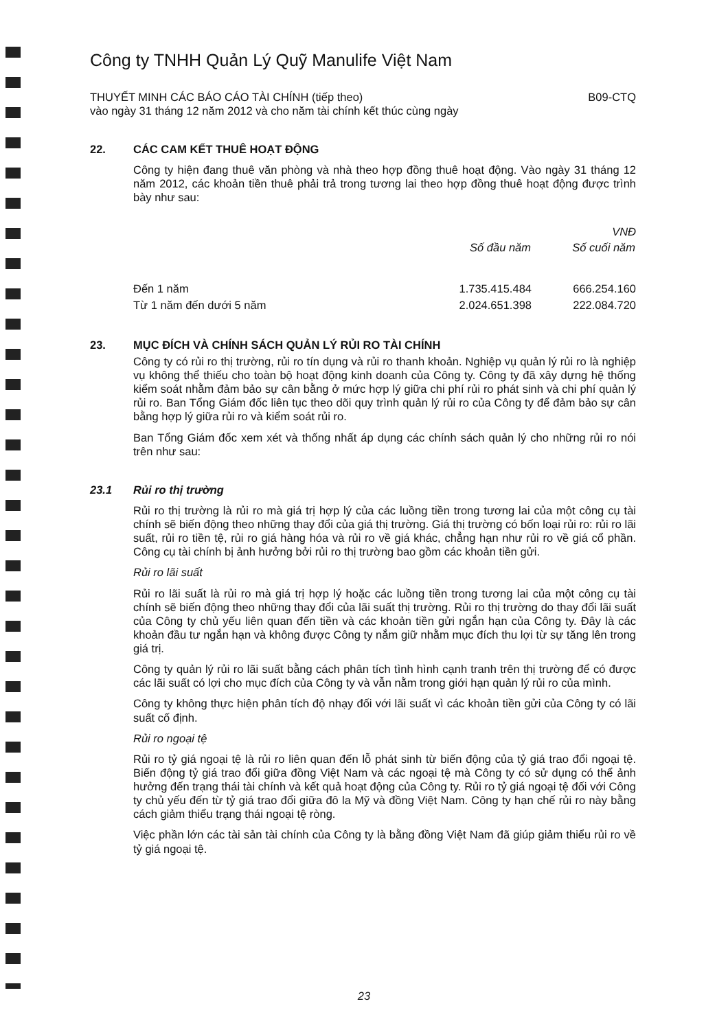Công ty TNHH Quản Lý Quỹ Manulife Việt Nam
THUYẾT MINH CÁC BÁO CÁO TÀI CHÍNH (tiếp theo)
vào ngày 31 tháng 12 năm 2012 và cho năm tài chính kết thúc cùng ngày B09-CTQ
22. CÁC CAM KẾT THUÊ HOẠT ĐỘNG
Công ty hiện đang thuê văn phòng và nhà theo hợp đồng thuê hoạt động. Vào ngày 31 tháng 12 năm 2012, các khoản tiền thuê phải trả trong tương lai theo hợp đồng thuê hoạt động được trình bày như sau:
| | | VNĐ |
| | Số đầu năm | Số cuối năm |
| Đến 1 năm | 1.735.415.484 | 666.254.160 |
| Từ 1 năm đến dưới 5 năm | 2.024.651.398 | 222.084.720 |
23. MỤC ĐÍCH VÀ CHÍNH SÁCH QUẢN LÝ RỦI RO TÀI CHÍNH
Công ty có rủi ro thị trường, rủi ro tín dụng và rủi ro thanh khoản. Nghiệp vụ quản lý rủi ro là nghiệp vụ không thể thiếu cho toàn bộ hoạt động kinh doanh của Công ty. Công ty đã xây dựng hệ thống kiểm soát nhằm đảm bảo sự cân bằng ở mức hợp lý giữa chi phí rủi ro phát sinh và chi phí quản lý rủi ro. Ban Tổng Giám đốc liên tục theo dõi quy trình quản lý rủi ro của Công ty để đảm bảo sự cân bằng hợp lý giữa rủi ro và kiểm soát rủi ro.
Ban Tổng Giám đốc xem xét và thống nhất áp dụng các chính sách quản lý cho những rủi ro nói trên như sau:
23.1 Rủi ro thị trường
Rủi ro thị trường là rủi ro mà giá trị hợp lý của các luồng tiền trong tương lai của một công cụ tài chính sẽ biến động theo những thay đổi của giá thị trường. Giá thị trường có bốn loại rủi ro: rủi ro lãi suất, rủi ro tiền tệ, rủi ro giá hàng hóa và rủi ro về giá khác, chẳng hạn như rủi ro về giá cổ phần. Công cụ tài chính bị ảnh hưởng bởi rủi ro thị trường bao gồm các khoản tiền gửi.
Rủi ro lãi suất
Rủi ro lãi suất là rủi ro mà giá trị hợp lý hoặc các luồng tiền trong tương lai của một công cụ tài chính sẽ biến động theo những thay đổi của lãi suất thị trường. Rủi ro thị trường do thay đổi lãi suất của Công ty chủ yếu liên quan đến tiền và các khoản tiền gửi ngắn hạn của Công ty. Đây là các khoản đầu tư ngắn hạn và không được Công ty nắm giữ nhằm mục đích thu lợi từ sự tăng lên trong giá trị.
Công ty quản lý rủi ro lãi suất bằng cách phân tích tình hình cạnh tranh trên thị trường để có được các lãi suất có lợi cho mục đích của Công ty và vẫn nằm trong giới hạn quản lý rủi ro của mình.
Công ty không thực hiện phân tích độ nhạy đối với lãi suất vì các khoản tiền gửi của Công ty có lãi suất cố định.
Rủi ro ngoại tệ
Rủi ro tỷ giá ngoại tệ là rủi ro liên quan đến lỗ phát sinh từ biến động của tỷ giá trao đổi ngoại tệ. Biến động tỷ giá trao đổi giữa đồng Việt Nam và các ngoại tệ mà Công ty có sử dụng có thể ảnh hưởng đến trạng thái tài chính và kết quả hoạt động của Công ty. Rủi ro tỷ giá ngoại tệ đối với Công ty chủ yếu đến từ tỷ giá trao đổi giữa đô la Mỹ và đồng Việt Nam. Công ty hạn chế rủi ro này bằng cách giảm thiểu trạng thái ngoại tệ ròng.
Việc phần lớn các tài sản tài chính của Công ty là bằng đồng Việt Nam đã giúp giảm thiểu rủi ro về tỷ giá ngoại tệ.
23